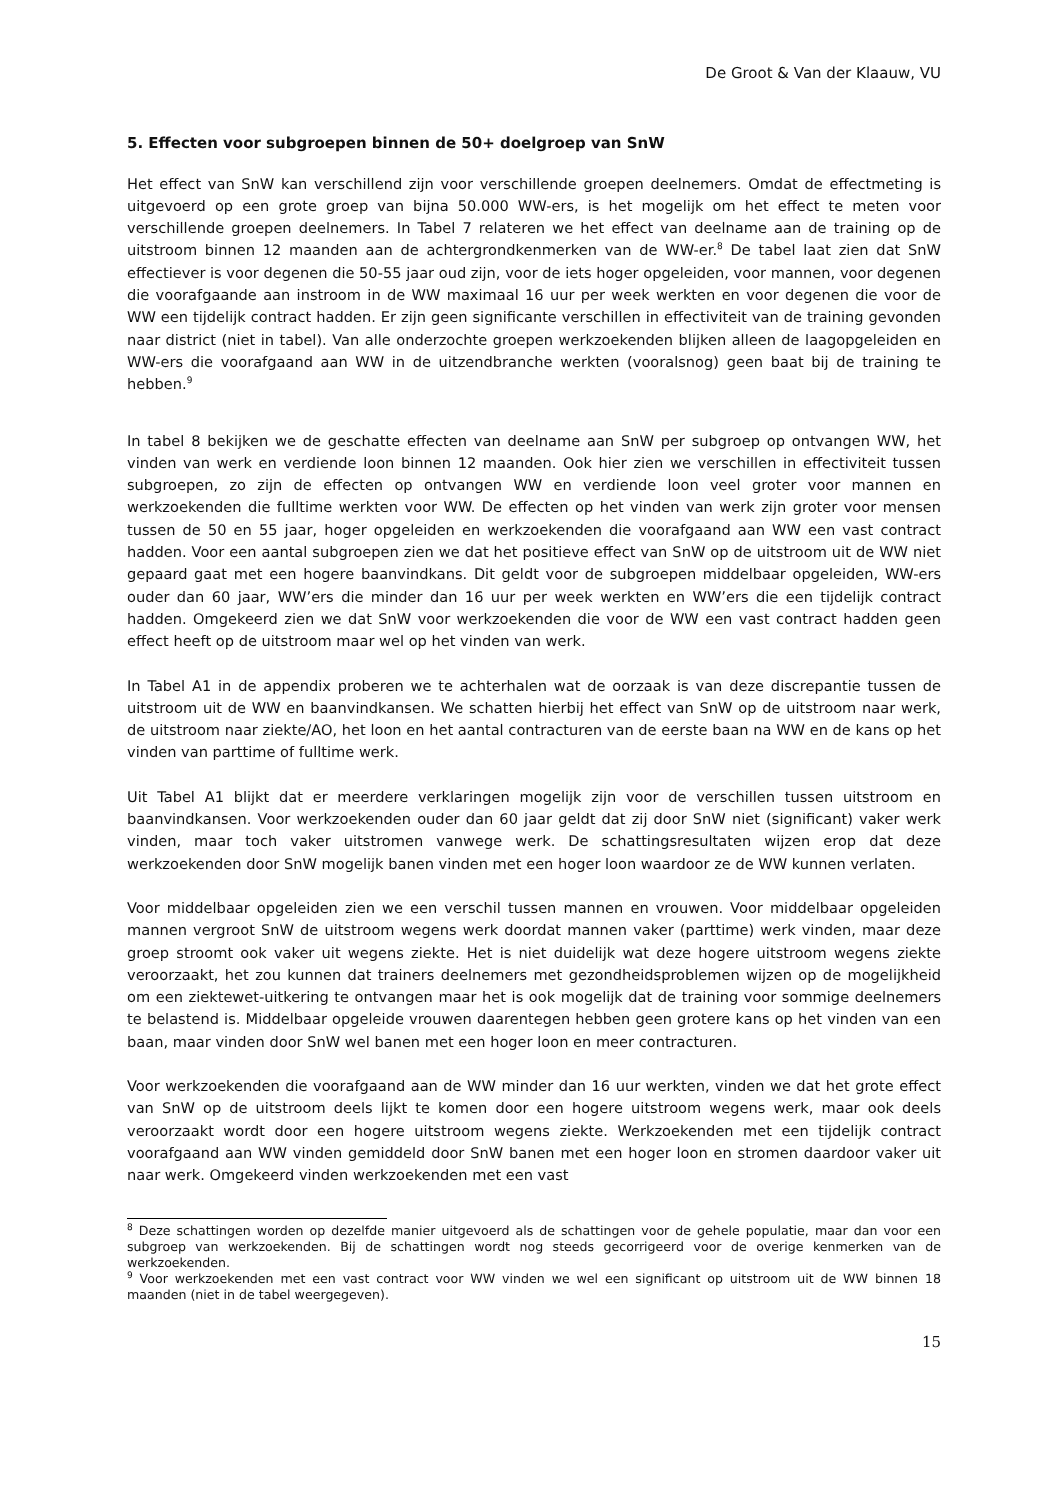De Groot & Van der Klaauw, VU
5. Effecten voor subgroepen binnen de 50+ doelgroep van SnW
Het effect van SnW kan verschillend zijn voor verschillende groepen deelnemers. Omdat de effectmeting is uitgevoerd op een grote groep van bijna 50.000 WW-ers, is het mogelijk om het effect te meten voor verschillende groepen deelnemers. In Tabel 7 relateren we het effect van deelname aan de training op de uitstroom binnen 12 maanden aan de achtergrondkenmerken van de WW-er.<sup>8</sup> De tabel laat zien dat SnW effectiever is voor degenen die 50-55 jaar oud zijn, voor de iets hoger opgeleiden, voor mannen, voor degenen die voorafgaande aan instroom in de WW maximaal 16 uur per week werkten en voor degenen die voor de WW een tijdelijk contract hadden. Er zijn geen significante verschillen in effectiviteit van de training gevonden naar district (niet in tabel). Van alle onderzochte groepen werkzoekenden blijken alleen de laagopgeleiden en WW-ers die voorafgaand aan WW in de uitzendbranche werkten (vooralsnog) geen baat bij de training te hebben.<sup>9</sup>
In tabel 8 bekijken we de geschatte effecten van deelname aan SnW per subgroep op ontvangen WW, het vinden van werk en verdiende loon binnen 12 maanden. Ook hier zien we verschillen in effectiviteit tussen subgroepen, zo zijn de effecten op ontvangen WW en verdiende loon veel groter voor mannen en werkzoekenden die fulltime werkten voor WW. De effecten op het vinden van werk zijn groter voor mensen tussen de 50 en 55 jaar, hoger opgeleiden en werkzoekenden die voorafgaand aan WW een vast contract hadden. Voor een aantal subgroepen zien we dat het positieve effect van SnW op de uitstroom uit de WW niet gepaard gaat met een hogere baanvindkans. Dit geldt voor de subgroepen middelbaar opgeleiden, WW-ers ouder dan 60 jaar, WW’ers die minder dan 16 uur per week werkten en WW’ers die een tijdelijk contract hadden. Omgekeerd zien we dat SnW voor werkzoekenden die voor de WW een vast contract hadden geen effect heeft op de uitstroom maar wel op het vinden van werk.
In Tabel A1 in de appendix proberen we te achterhalen wat de oorzaak is van deze discrepantie tussen de uitstroom uit de WW en baanvindkansen. We schatten hierbij het effect van SnW op de uitstroom naar werk, de uitstroom naar ziekte/AO, het loon en het aantal contracturen van de eerste baan na WW en de kans op het vinden van parttime of fulltime werk.
Uit Tabel A1 blijkt dat er meerdere verklaringen mogelijk zijn voor de verschillen tussen uitstroom en baanvindkansen. Voor werkzoekenden ouder dan 60 jaar geldt dat zij door SnW niet (significant) vaker werk vinden, maar toch vaker uitstromen vanwege werk. De schattingsresultaten wijzen erop dat deze werkzoekenden door SnW mogelijk banen vinden met een hoger loon waardoor ze de WW kunnen verlaten.
Voor middelbaar opgeleiden zien we een verschil tussen mannen en vrouwen. Voor middelbaar opgeleiden mannen vergroot SnW de uitstroom wegens werk doordat mannen vaker (parttime) werk vinden, maar deze groep stroomt ook vaker uit wegens ziekte. Het is niet duidelijk wat deze hogere uitstroom wegens ziekte veroorzaakt, het zou kunnen dat trainers deelnemers met gezondheidsproblemen wijzen op de mogelijkheid om een ziektewet-uitkering te ontvangen maar het is ook mogelijk dat de training voor sommige deelnemers te belastend is. Middelbaar opgeleide vrouwen daarentegen hebben geen grotere kans op het vinden van een baan, maar vinden door SnW wel banen met een hoger loon en meer contracturen.
Voor werkzoekenden die voorafgaand aan de WW minder dan 16 uur werkten, vinden we dat het grote effect van SnW op de uitstroom deels lijkt te komen door een hogere uitstroom wegens werk, maar ook deels veroorzaakt wordt door een hogere uitstroom wegens ziekte. Werkzoekenden met een tijdelijk contract voorafgaand aan WW vinden gemiddeld door SnW banen met een hoger loon en stromen daardoor vaker uit naar werk. Omgekeerd vinden werkzoekenden met een vast
<sup>8</sup> Deze schattingen worden op dezelfde manier uitgevoerd als de schattingen voor de gehele populatie, maar dan voor een subgroep van werkzoekenden. Bij de schattingen wordt nog steeds gecorrigeerd voor de overige kenmerken van de werkzoekenden.
<sup>9</sup> Voor werkzoekenden met een vast contract voor WW vinden we wel een significant op uitstroom uit de WW binnen 18 maanden (niet in de tabel weergegeven).
15